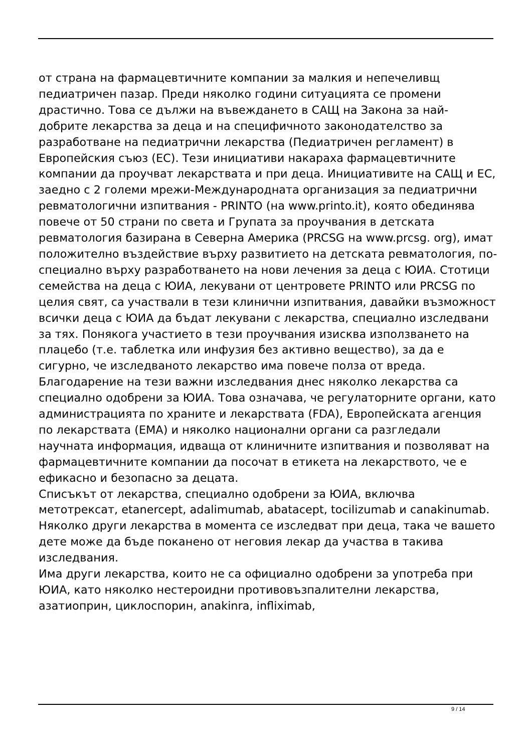от страна на фармацевтичните компании за малкия и непечеливщ педиатричен пазар. Преди няколко години ситуацията се промени драстично. Това се дължи на въвеждането в САЩ на Закона за най-добрите лекарства за деца и на специфичното законодателство за разработване на педиатрични лекарства (Педиатричен регламент) в Европейския съюз (ЕС). Тези инициативи накараха фармацевтичните компании да проучват лекарствата и при деца. Инициативите на САЩ и ЕС, заедно с 2 големи мрежи-Международната организация за педиатрични ревматологични изпитвания - PRINTO (на www.printo.it), която обединява повече от 50 страни по света и Групата за проучвания в детската ревматология базирана в Северна Америка (PRCSG на www.prcsg. org), имат положително въздействие върху развитието на детската ревматология, по-специално върху разработването на нови лечения за деца с ЮИА. Стотици семейства на деца с ЮИА, лекувани от центровете PRINTO или PRCSG по целия свят, са участвали в тези клинични изпитвания, давайки възможност всички деца с ЮИА да бъдат лекувани с лекарства, специално изследвани за тях. Понякога участието в тези проучвания изисква използването на плацебо (т.е. таблетка или инфузия без активно вещество), за да е сигурно, че изследваното лекарство има повече полза от вреда.
Благодарение на тези важни изследвания днес няколко лекарства са специално одобрени за ЮИА. Това означава, че регулаторните органи, като администрацията по храните и лекарствата (FDA), Европейската агенция по лекарствата (EMA) и няколко национални органи са разгледали научната информация, идваща от клиничните изпитвания и позволяват на фармацевтичните компании да посочат в етикета на лекарството, че е ефикасно и безопасно за децата.
Списъкът от лекарства, специално одобрени за ЮИА, включва метотрексат, etanercept, adalimumab, abatacept, tocilizumab и canakinumab.
Няколко други лекарства в момента се изследват при деца, така че вашето дете може да бъде поканено от неговия лекар да участва в такива изследвания.
Има други лекарства, които не са официално одобрени за употреба при ЮИА, като няколко нестероидни противовъзпалителни лекарства, азатиоприн, циклоспорин, anakinra, infliximab,
9 / 14